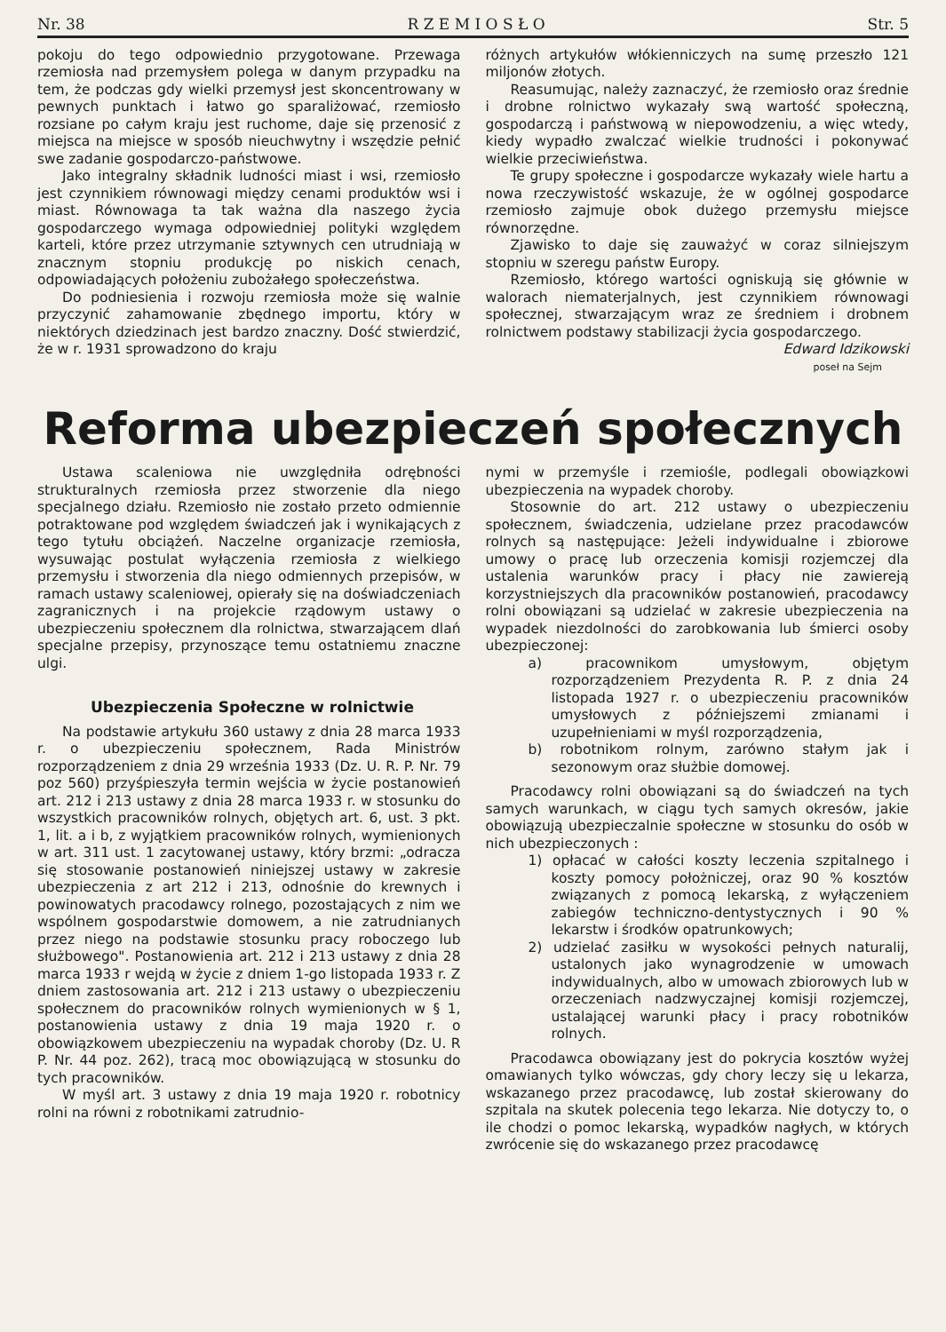Nr. 38 R Z E M I O S Ł O Str. 5
pokoju do tego odpowiednio przygotowane. Przewaga rzemiosła nad przemysłem polega w danym przypadku na tem, że podczas gdy wielki przemysł jest skoncentrowany w pewnych punktach i łatwo go sparaliżować, rzemiosło rozsiane po całym kraju jest ruchome, daje się przenosić z miejsca na miejsce w sposób nieuchwytny i wszędzie pełnić swe zadanie gospodarczo-państwowe.
Jako integralny składnik ludności miast i wsi, rzemiosło jest czynnikiem równowagi między cenami produktów wsi i miast. Równowaga ta tak ważna dla naszego życia gospodarczego wymaga odpowiedniej polityki względem karteli, które przez utrzymanie sztywnych cen utrudniają w znacznym stopniu produkcję po niskich cenach, odpowiadających położeniu zubożałego społeczeństwa.
Do podniesienia i rozwoju rzemiosła może się walnie przyczynić zahamowanie zbędnego importu, który w niektórych dziedzinach jest bardzo znaczny. Dość stwierdzić, że w r. 1931 sprowadzono do kraju
różnych artykułów włókienniczych na sumę przeszło 121 miljonów złotych.
Reasumując, należy zaznaczyć, że rzemiosło oraz średnie i drobne rolnictwo wykazały swą wartość społeczną, gospodarczą i państwową w niepowodzeniu, a więc wtedy, kiedy wypadło zwalczać wielkie trudności i pokonywać wielkie przeciwieństwa.
Te grupy społeczne i gospodarcze wykazały wiele hartu a nowa rzeczywistość wskazuje, że w ogólnej gospodarce rzemiosło zajmuje obok dużego przemysłu miejsce równorzędne.
Zjawisko to daje się zauważyć w coraz silniejszym stopniu w szeregu państw Europy.
Rzemiosło, którego wartości ogniskują się głównie w walorach niematerjalnych, jest czynnikiem równowagi społecznej, stwarzającym wraz ze średniem i drobnem rolnictwem podstawy stabilizacji życia gospodarczego.
Edward Idzikowski
poseł na Sejm
Reforma ubezpieczeń społecznych
Ustawa scaleniowa nie uwzględniła odrębności strukturalnych rzemiosła przez stworzenie dla niego specjalnego działu. Rzemiosło nie zostało przeto odmiennie potraktowane pod względem świadczeń jak i wynikających z tego tytułu obciążeń. Naczelne organizacje rzemiosła, wysuwając postulat wyłączenia rzemiosła z wielkiego przemysłu i stworzenia dla niego odmiennych przepisów, w ramach ustawy scaleniowej, opierały się na doświadczeniach zagranicznych i na projekcie rządowym ustawy o ubezpieczeniu społecznem dla rolnictwa, stwarzającem dlań specjalne przepisy, przynoszące temu ostatniemu znaczne ulgi.
Ubezpieczenia Społeczne w rolnictwie
Na podstawie artykułu 360 ustawy z dnia 28 marca 1933 r. o ubezpieczeniu społecznem, Rada Ministrów rozporządzeniem z dnia 29 września 1933 (Dz. U. R. P. Nr. 79 poz 560) przyśpieszyła termin wejścia w życie postanowień art. 212 i 213 ustawy z dnia 28 marca 1933 r. w stosunku do wszystkich pracowników rolnych, objętych art. 6, ust. 3 pkt. 1, lit. a i b, z wyjątkiem pracowników rolnych, wymienionych w art. 311 ust. 1 zacytowanej ustawy, który brzmi: „odracza się stosowanie postanowień niniejszej ustawy w zakresie ubezpieczenia z art 212 i 213, odnośnie do krewnych i powinowatych pracodawcy rolnego, pozostających z nim we wspólnem gospodarstwie domowem, a nie zatrudnianych przez niego na podstawie stosunku pracy roboczego lub służbowego". Postanowienia art. 212 i 213 ustawy z dnia 28 marca 1933 r wejdą w życie z dniem 1-go listopada 1933 r. Z dniem zastosowania art. 212 i 213 ustawy o ubezpieczeniu społecznem do pracowników rolnych wymienionych w § 1, postanowienia ustawy z dnia 19 maja 1920 r. o obowiązkowem ubezpieczeniu na wypadak choroby (Dz. U. R P. Nr. 44 poz. 262), tracą moc obowiązującą w stosunku do tych pracowników.
W myśl art. 3 ustawy z dnia 19 maja 1920 r. robotnicy rolni na równi z robotnikami zatrudnio-
nymi w przemyśle i rzemiośle, podlegali obowiązkowi ubezpieczenia na wypadek choroby.
Stosownie do art. 212 ustawy o ubezpieczeniu społecznem, świadczenia, udzielane przez pracodawców rolnych są następujące: Jeżeli indywidualne i zbiorowe umowy o pracę lub orzeczenia komisji rozjemczej dla ustalenia warunków pracy i płacy nie zawiereją korzystniejszych dla pracowników postanowień, pracodawcy rolni obowiązani są udzielać w zakresie ubezpieczenia na wypadek niezdolności do zarobkowania lub śmierci osoby ubezpieczonej:
a) pracownikom umysłowym, objętym rozporządzeniem Prezydenta R. P. z dnia 24 listopada 1927 r. o ubezpieczeniu pracowników umysłowych z późniejszemi zmianami i uzupełnieniami w myśl rozporządzenia,
b) robotnikom rolnym, zarówno stałym jak i sezonowym oraz służbie domowej.
Pracodawcy rolni obowiązani są do świadczeń na tych samych warunkach, w ciągu tych samych okresów, jakie obowiązują ubezpieczalnie społeczne w stosunku do osób w nich ubezpieczonych :
1) opłacać w całości koszty leczenia szpitalnego i koszty pomocy położniczej, oraz 90 % kosztów związanych z pomocą lekarską, z wyłączeniem zabiegów techniczno-dentystycznych i 90 % lekarstw i środków opatrunkowych;
2) udzielać zasiłku w wysokości pełnych naturalij, ustalonych jako wynagrodzenie w umowach indywidualnych, albo w umowach zbiorowych lub w orzeczeniach nadzwyczajnej komisji rozjemczej, ustalającej warunki płacy i pracy robotników rolnych.
Pracodawca obowiązany jest do pokrycia kosztów wyżej omawianych tylko wówczas, gdy chory leczy się u lekarza, wskazanego przez pracodawcę, lub został skierowany do szpitala na skutek polecenia tego lekarza. Nie dotyczy to, o ile chodzi o pomoc lekarską, wypadków nagłych, w których zwrócenie się do wskazanego przez pracodawcę